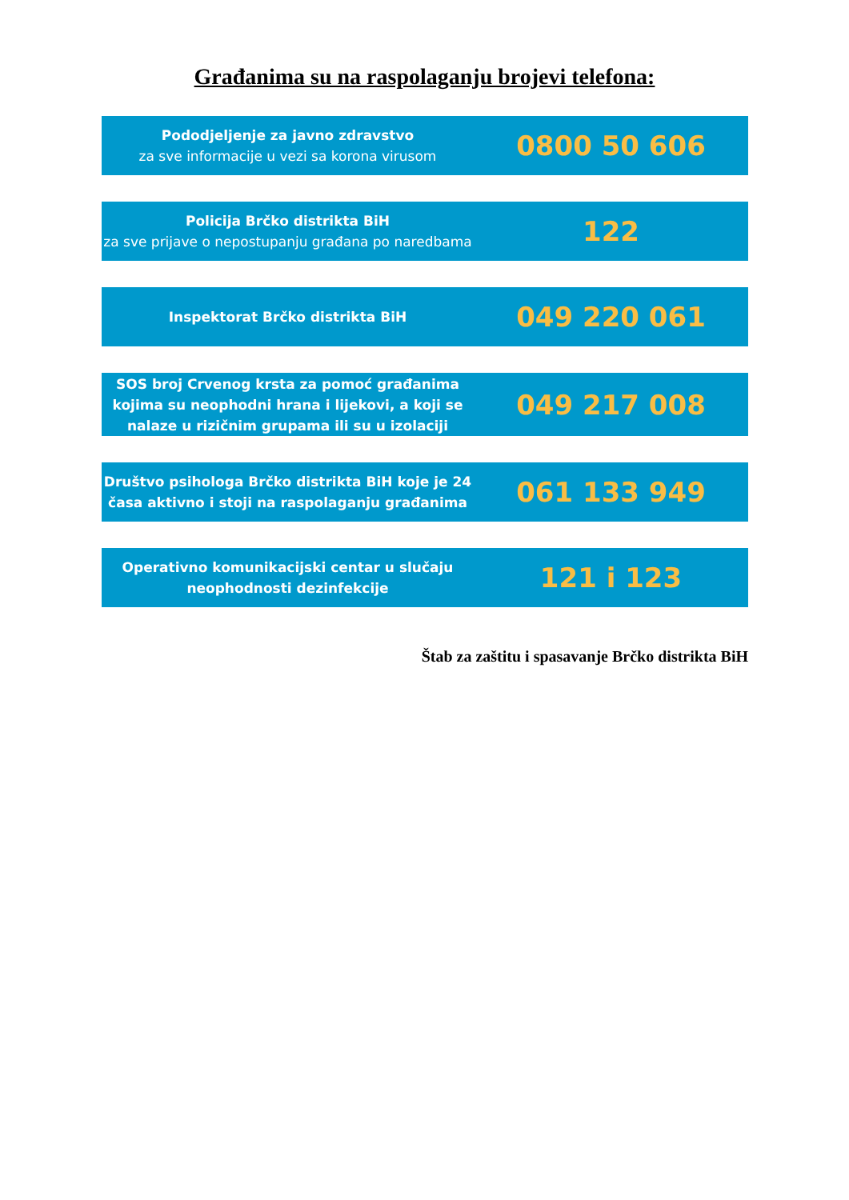Građanima su na raspolaganju brojevi telefona:
Pododjeljenje za javno zdravstvo
za sve informacije u vezi sa korona virusom
0800 50 606
Policija Brčko distrikta BiH
za sve prijave o nepostupanju građana po naredbama
122
Inspektorat Brčko distrikta BiH
049 220 061
SOS broj Crvenog krsta za pomoć građanima kojima su neophodni hrana i lijekovi, a koji se nalaze u rizičnim grupama ili su u izolaciji
049 217 008
Društvo psihologa Brčko distrikta BiH koje je 24 časa aktivno i stoji na raspolaganju građanima
061 133 949
Operativno komunikacijski centar u slučaju neophodnosti dezinfekcije
121 i 123
Štab za zaštitu i spasavanje Brčko distrikta BiH